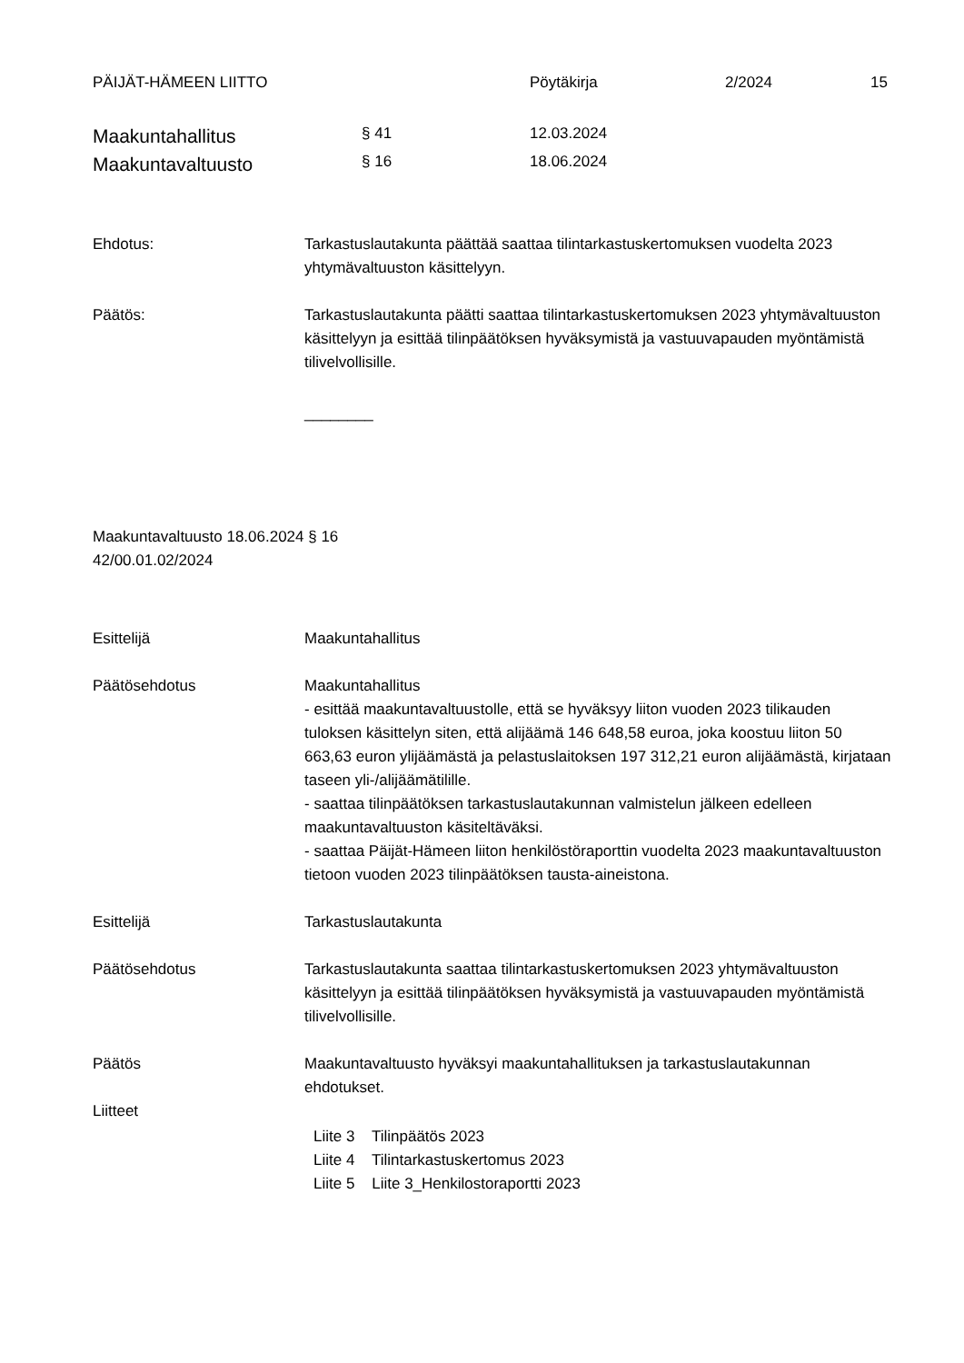PÄIJÄT-HÄMEEN LIITTO Pöytäkirja 2/2024 15
Maakuntahallitus § 41 12.03.2024
Maakuntavaltuusto § 16 18.06.2024
Ehdotus: Tarkastuslautakunta päättää saattaa tilintarkastuskertomuksen vuodelta 2023 yhtymävaltuuston käsittelyyn.
Päätös: Tarkastuslautakunta päätti saattaa tilintarkastuskertomuksen 2023 yhtymävaltuuston käsittelyyn ja esittää tilinpäätöksen hyväksymistä ja vastuuvapauden myöntämistä tilivelvollisille.
________
Maakuntavaltuusto 18.06.2024 § 16
42/00.01.02/2024
Esittelijä Maakuntahallitus
Päätösehdotus Maakuntahallitus
- esittää maakuntavaltuustolle, että se hyväksyy liiton vuoden 2023 tilikauden tuloksen käsittelyn siten, että alijäämä 146 648,58 euroa, joka koostuu liiton 50 663,63 euron ylijäämästä ja pelastuslaitoksen 197 312,21 euron alijäämästä, kirjataan taseen yli-/alijäämätilille.
- saattaa tilinpäätöksen tarkastuslautakunnan valmistelun jälkeen edelleen maakuntavaltuuston käsiteltäväksi.
- saattaa Päijät-Hämeen liiton henkilöstöraporttin vuodelta 2023 maakuntavaltuuston tietoon vuoden 2023 tilinpäätöksen tausta-aineistona.
Esittelijä Tarkastuslautakunta
Päätösehdotus Tarkastuslautakunta saattaa tilintarkastuskertomuksen 2023 yhtymävaltuuston käsittelyyn ja esittää tilinpäätöksen hyväksymistä ja vastuuvapauden myöntämistä tilivelvollisille.
Päätös Maakuntavaltuusto hyväksyi maakuntahallituksen ja tarkastuslautakunnan ehdotukset.
Liitteet
Liite 3 Tilinpäätös 2023
Liite 4 Tilintarkastuskertomus 2023
Liite 5 Liite 3_Henkilostoraportti 2023